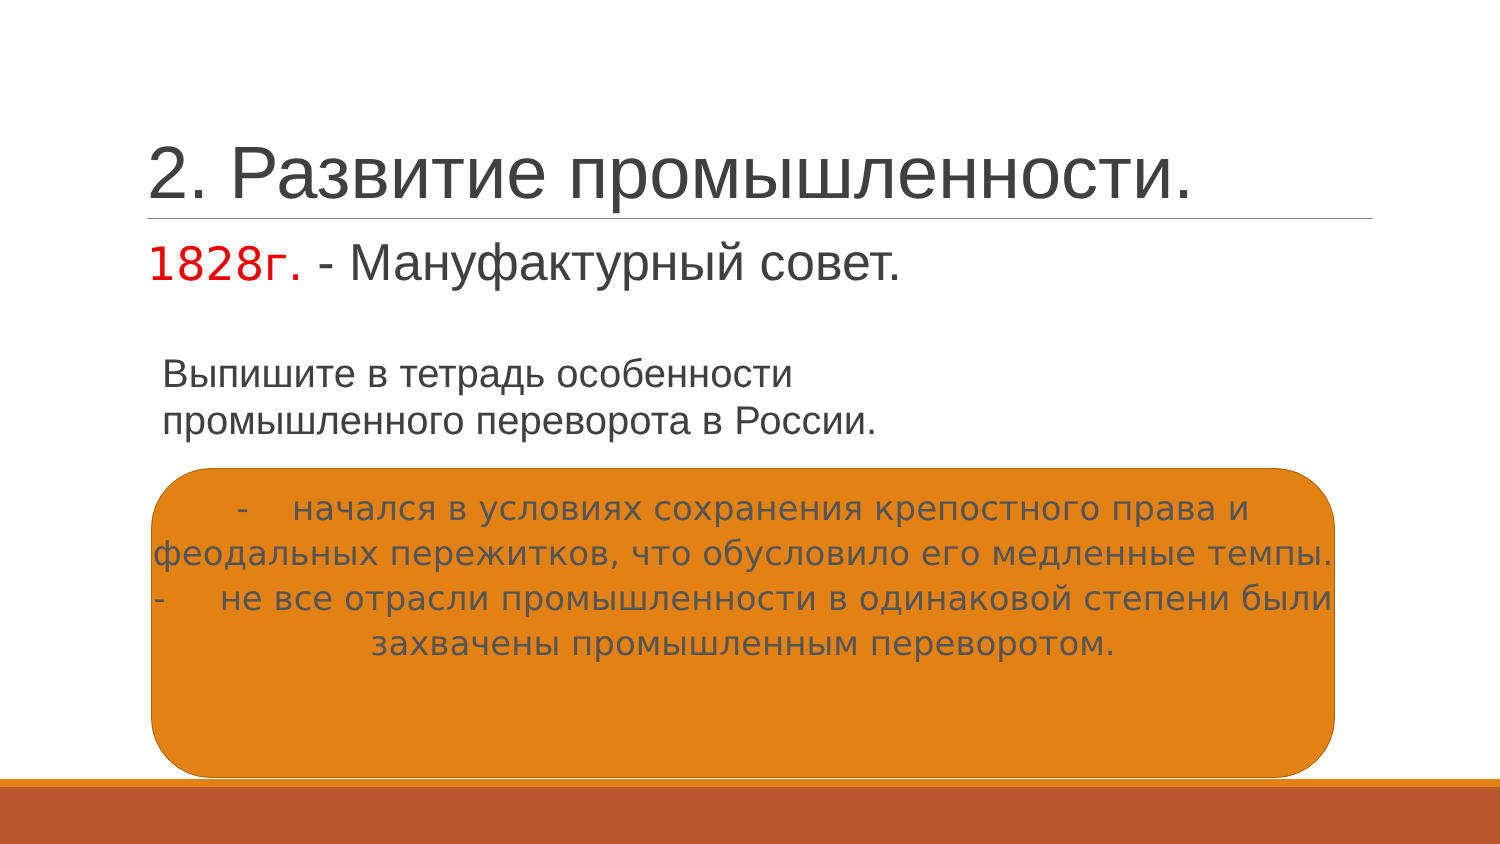2. Развитие промышленности.
1828г. - Мануфактурный совет.
Выпишите в тетрадь особенности
промышленного переворота в России.
- начался в условиях сохранения крепостного права и феодальных пережитков, что обусловило его медленные темпы.
- не все отрасли промышленности в одинаковой степени были захвачены промышленным переворотом.